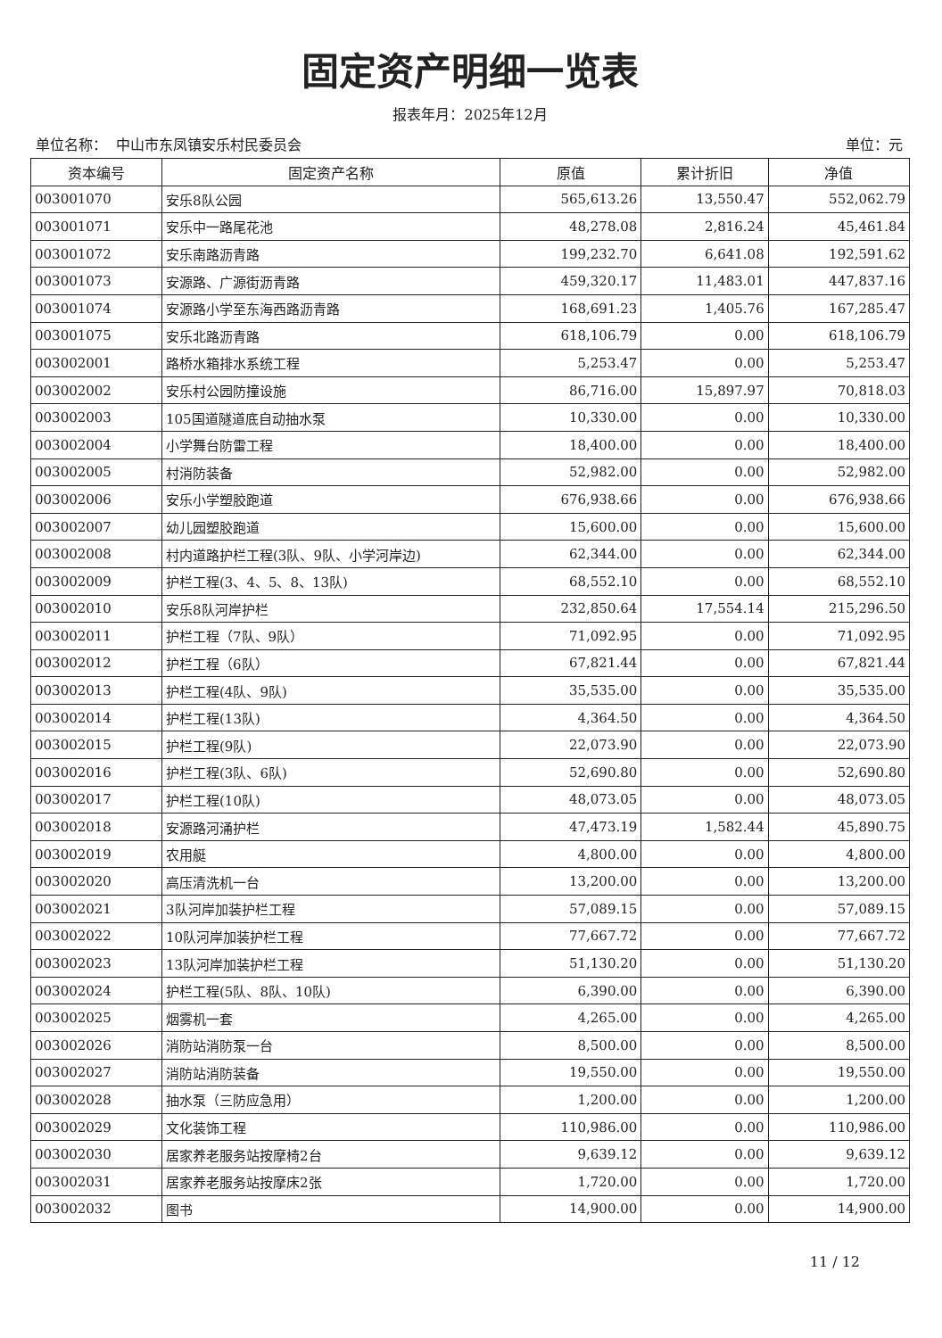固定资产明细一览表
报表年月：2025年12月
单位名称： 中山市东凤镇安乐村民委员会 单位：元
| 资本编号 | 固定资产名称 | 原值 | 累计折旧 | 净值 |
| --- | --- | --- | --- | --- |
| 003001070 | 安乐8队公园 | 565,613.26 | 13,550.47 | 552,062.79 |
| 003001071 | 安乐中一路尾花池 | 48,278.08 | 2,816.24 | 45,461.84 |
| 003001072 | 安乐南路沥青路 | 199,232.70 | 6,641.08 | 192,591.62 |
| 003001073 | 安源路、广源街沥青路 | 459,320.17 | 11,483.01 | 447,837.16 |
| 003001074 | 安源路小学至东海西路沥青路 | 168,691.23 | 1,405.76 | 167,285.47 |
| 003001075 | 安乐北路沥青路 | 618,106.79 | 0.00 | 618,106.79 |
| 003002001 | 路桥水箱排水系统工程 | 5,253.47 | 0.00 | 5,253.47 |
| 003002002 | 安乐村公园防撞设施 | 86,716.00 | 15,897.97 | 70,818.03 |
| 003002003 | 105国道隧道底自动抽水泵 | 10,330.00 | 0.00 | 10,330.00 |
| 003002004 | 小学舞台防雷工程 | 18,400.00 | 0.00 | 18,400.00 |
| 003002005 | 村消防装备 | 52,982.00 | 0.00 | 52,982.00 |
| 003002006 | 安乐小学塑胶跑道 | 676,938.66 | 0.00 | 676,938.66 |
| 003002007 | 幼儿园塑胶跑道 | 15,600.00 | 0.00 | 15,600.00 |
| 003002008 | 村内道路护栏工程(3队、9队、小学河岸边) | 62,344.00 | 0.00 | 62,344.00 |
| 003002009 | 护栏工程(3、4、5、8、13队) | 68,552.10 | 0.00 | 68,552.10 |
| 003002010 | 安乐8队河岸护栏 | 232,850.64 | 17,554.14 | 215,296.50 |
| 003002011 | 护栏工程（7队、9队） | 71,092.95 | 0.00 | 71,092.95 |
| 003002012 | 护栏工程（6队） | 67,821.44 | 0.00 | 67,821.44 |
| 003002013 | 护栏工程(4队、9队) | 35,535.00 | 0.00 | 35,535.00 |
| 003002014 | 护栏工程(13队) | 4,364.50 | 0.00 | 4,364.50 |
| 003002015 | 护栏工程(9队) | 22,073.90 | 0.00 | 22,073.90 |
| 003002016 | 护栏工程(3队、6队) | 52,690.80 | 0.00 | 52,690.80 |
| 003002017 | 护栏工程(10队) | 48,073.05 | 0.00 | 48,073.05 |
| 003002018 | 安源路河涌护栏 | 47,473.19 | 1,582.44 | 45,890.75 |
| 003002019 | 农用艇 | 4,800.00 | 0.00 | 4,800.00 |
| 003002020 | 高压清洗机一台 | 13,200.00 | 0.00 | 13,200.00 |
| 003002021 | 3队河岸加装护栏工程 | 57,089.15 | 0.00 | 57,089.15 |
| 003002022 | 10队河岸加装护栏工程 | 77,667.72 | 0.00 | 77,667.72 |
| 003002023 | 13队河岸加装护栏工程 | 51,130.20 | 0.00 | 51,130.20 |
| 003002024 | 护栏工程(5队、8队、10队) | 6,390.00 | 0.00 | 6,390.00 |
| 003002025 | 烟雾机一套 | 4,265.00 | 0.00 | 4,265.00 |
| 003002026 | 消防站消防泵一台 | 8,500.00 | 0.00 | 8,500.00 |
| 003002027 | 消防站消防装备 | 19,550.00 | 0.00 | 19,550.00 |
| 003002028 | 抽水泵（三防应急用） | 1,200.00 | 0.00 | 1,200.00 |
| 003002029 | 文化装饰工程 | 110,986.00 | 0.00 | 110,986.00 |
| 003002030 | 居家养老服务站按摩椅2台 | 9,639.12 | 0.00 | 9,639.12 |
| 003002031 | 居家养老服务站按摩床2张 | 1,720.00 | 0.00 | 1,720.00 |
| 003002032 | 图书 | 14,900.00 | 0.00 | 14,900.00 |
11 / 12